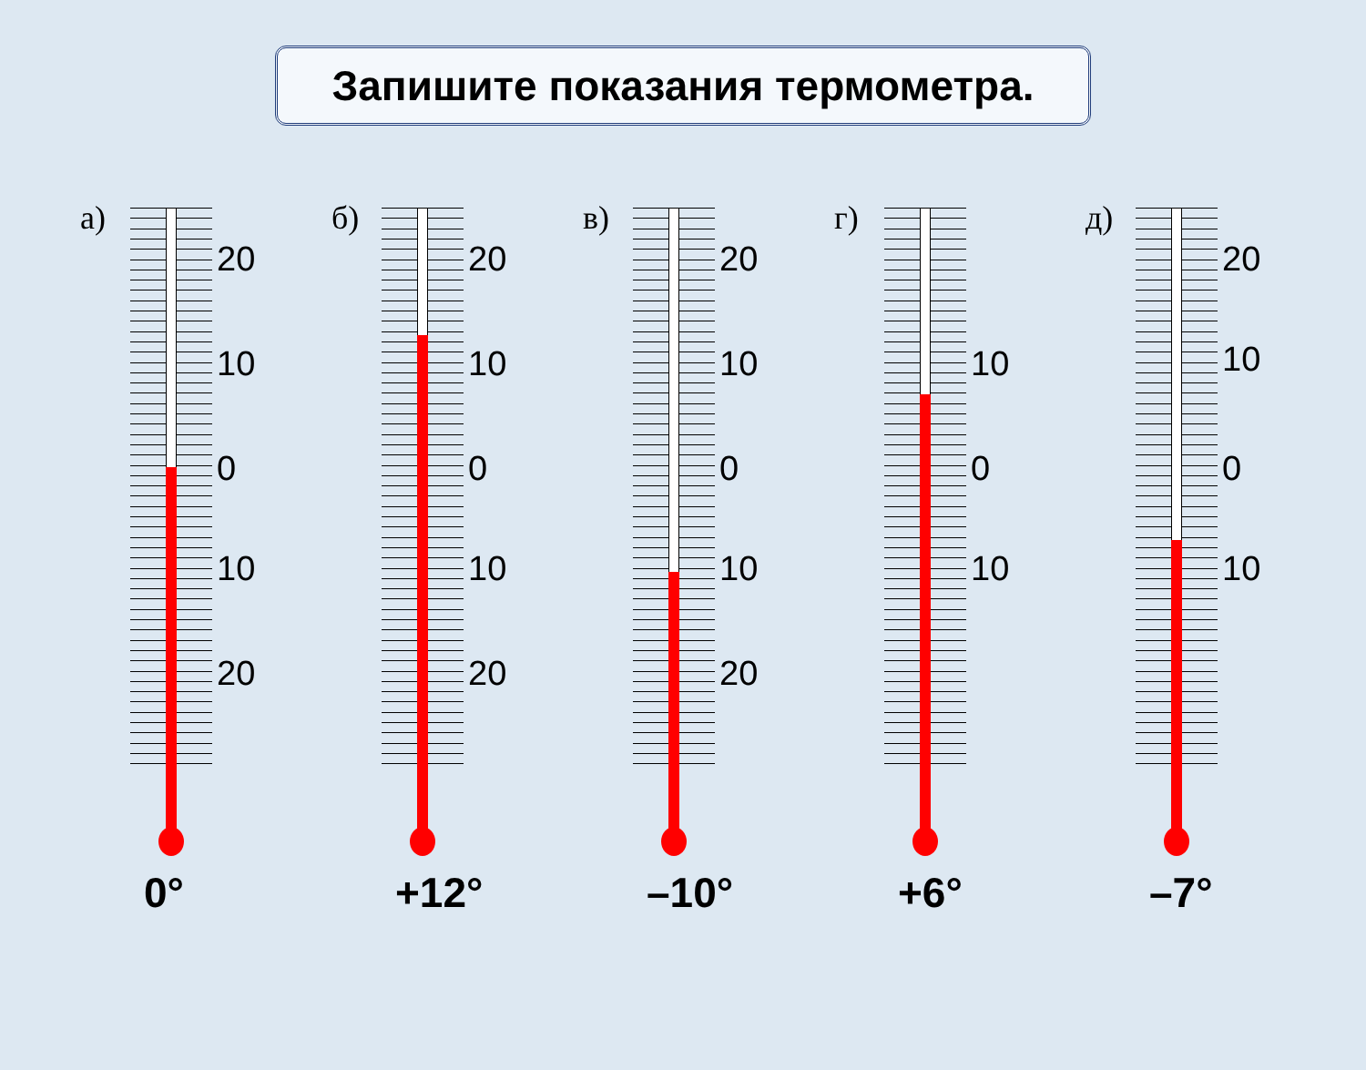Запишите показания термометра.
а)
20
10
0
10
20
0°
б)
20
10
0
10
20
+12°
в)
20
10
0
10
20
–10°
г)
10
0
10
+6°
д)
20
10
0
10
–7°